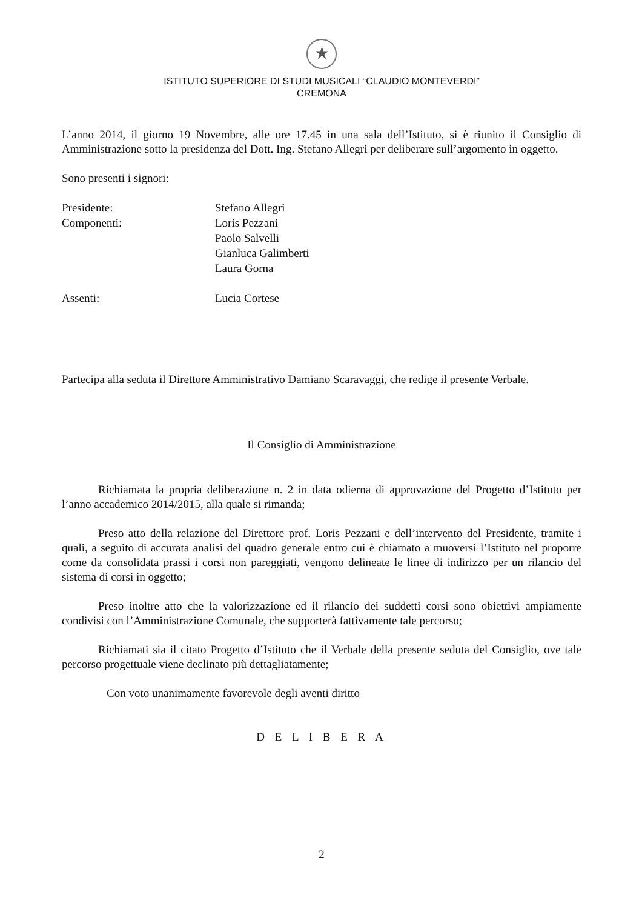★
ISTITUTO SUPERIORE DI STUDI MUSICALI “CLAUDIO MONTEVERDI”
CREMONA
L’anno 2014, il giorno 19 Novembre, alle ore 17.45 in una sala dell’Istituto, si è riunito il Consiglio di Amministrazione sotto la presidenza del Dott. Ing. Stefano Allegri per deliberare sull’argomento in oggetto.
Sono presenti i signori:
| Presidente: | Stefano Allegri |
| Componenti: | Loris Pezzani |
| | Paolo Salvelli |
| | Gianluca Galimberti |
| | Laura Gorna |
| Assenti: | Lucia Cortese |
Partecipa alla seduta il Direttore Amministrativo Damiano Scaravaggi, che redige il presente Verbale.
Il Consiglio di Amministrazione
Richiamata la propria deliberazione n. 2 in data odierna di approvazione del Progetto d’Istituto per l’anno accademico 2014/2015, alla quale si rimanda;
Preso atto della relazione del Direttore prof. Loris Pezzani e dell’intervento del Presidente, tramite i quali, a seguito di accurata analisi del quadro generale entro cui è chiamato a muoversi l’Istituto nel proporre come da consolidata prassi i corsi non pareggiati, vengono delineate le linee di indirizzo per un rilancio del sistema di corsi in oggetto;
Preso inoltre atto che la valorizzazione ed il rilancio dei suddetti corsi sono obiettivi ampiamente condivisi con l’Amministrazione Comunale, che supporterà fattivamente tale percorso;
Richiamati sia il citato Progetto d’Istituto che il Verbale della presente seduta del Consiglio, ove tale percorso progettuale viene declinato più dettagliatamente;
Con voto unanimamente favorevole degli aventi diritto
D E L I B E R A
2